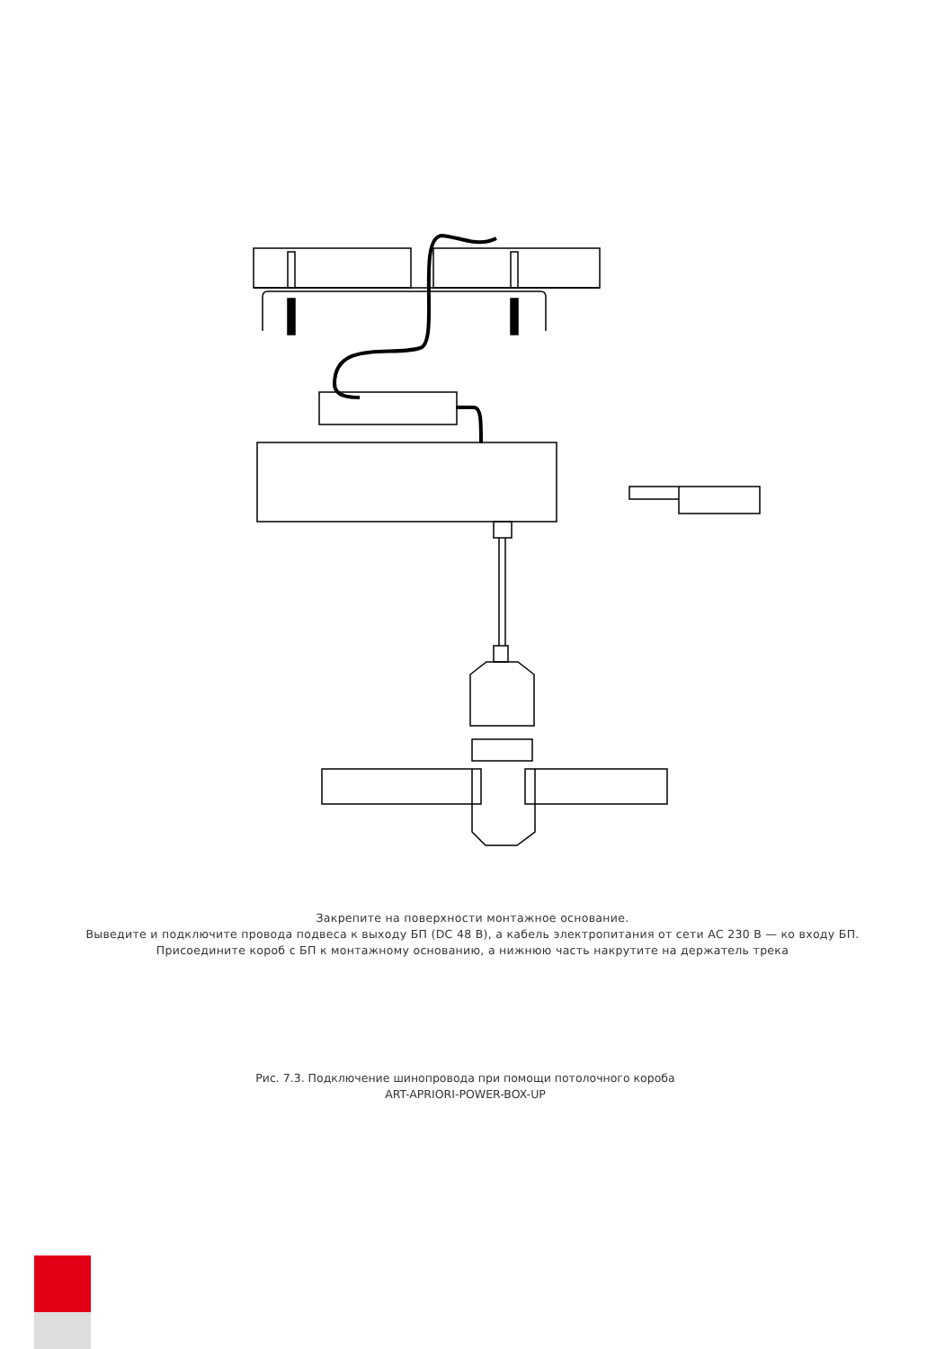Закрепите на поверхности монтажное основание.
Выведите и подключите провода подвеса к выходу БП (DC 48 В), а кабель электропитания от сети AC 230 В — ко входу БП.
Присоедините короб с БП к монтажному основанию, а нижнюю часть накрутите на держатель трека
Рис. 7.3. Подключение шинопровода при помощи потолочного короба
ART-APRIORI-POWER-BOX-UP